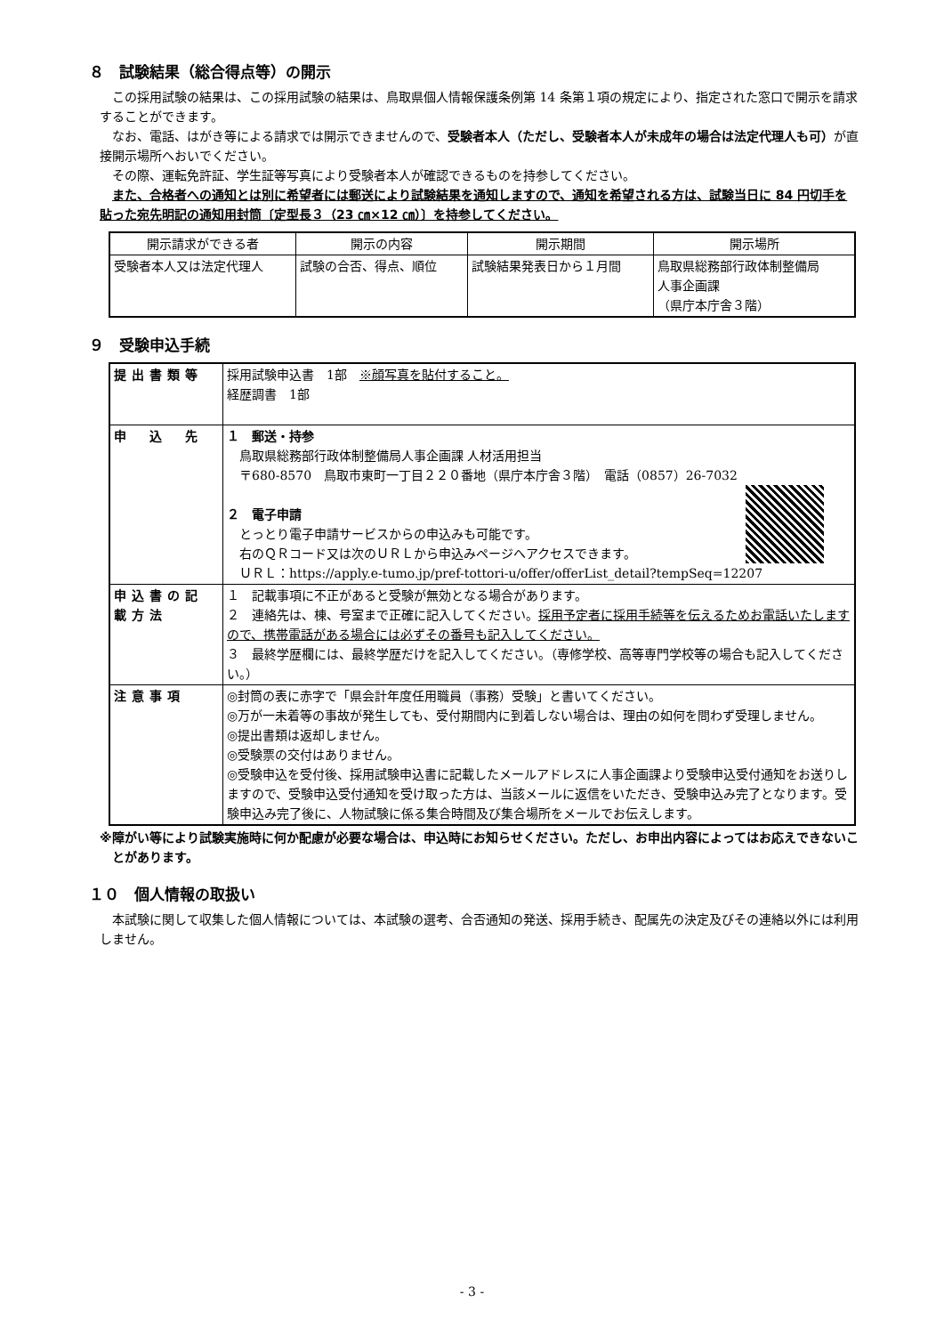８　試験結果（総合得点等）の開示
この採用試験の結果は、この採用試験の結果は、鳥取県個人情報保護条例第 14 条第１項の規定により、指定された窓口で開示を請求することができます。
なお、電話、はがき等による請求では開示できませんので、受験者本人（ただし、受験者本人が未成年の場合は法定代理人も可）が直接開示場所へおいでください。
その際、運転免許証、学生証等写真により受験者本人が確認できるものを持参してください。
また、合格者への通知とは別に希望者には郵送により試験結果を通知しますので、通知を希望される方は、試験当日に 84 円切手を貼った宛先明記の通知用封筒〔定型長３（23 ㎝×12 ㎝）〕を持参してください。
| 開示請求ができる者 | 開示の内容 | 開示期間 | 開示場所 |
| 受験者本人又は法定代理人 | 試験の合否、得点、順位 | 試験結果発表日から１月間 | 鳥取県総務部行政体制整備局 人事企画課 （県庁本庁舎３階） |
９　受験申込手続
| 提出書類等 | 採用試験申込書 1部 ※顔写真を貼付すること。 経歴調書 1部 |
| 申 込 先 | １ 郵送・持参 鳥取県総務部行政体制整備局人事企画課 人材活用担当 〒680-8570 鳥取市東町一丁目２２０番地（県庁本庁舎３階） 電話（0857）26-7032 ２ 電子申請 とっとり電子申請サービスからの申込みも可能です。 右のＱＲコード又は次のＵＲＬから申込みページへアクセスできます。 ＵＲＬ：https://apply.e-tumo.jp/pref-tottori-u/offer/offerList_detail?tempSeq=12207 |
| 申込書の記載方法 | １ 記載事項に不正があると受験が無効となる場合があります。 ２ 連絡先は、棟、号室まで正確に記入してください。 採用予定者に採用手続等を伝えるためお電話いたしますので、携帯電話がある場合には必ずその番号も記入してください。 ３ 最終学歴欄には、最終学歴だけを記入してください。（専修学校、高等専門学校等の場合も記入してください。） |
| 注意事項 | ◎封筒の表に赤字で「県会計年度任用職員（事務）受験」と書いてください。 ◎万が一未着等の事故が発生しても、受付期間内に到着しない場合は、理由の如何を問わず受理しません。 ◎提出書類は返却しません。 ◎受験票の交付はありません。 ◎受験申込を受付後、採用試験申込書に記載したメールアドレスに人事企画課より受験申込受付通知をお送りしますので、受験申込受付通知を受け取った方は、当該メールに返信をいただき、受験申込み完了となります。受験申込み完了後に、人物試験に係る集合時間及び集合場所をメールでお伝えします。 |
※障がい等により試験実施時に何か配慮が必要な場合は、申込時にお知らせください。ただし、お申出内容によってはお応えできないことがあります。
１０　個人情報の取扱い
本試験に関して収集した個人情報については、本試験の選考、合否通知の発送、採用手続き、配属先の決定及びその連絡以外には利用しません。
- 3 -